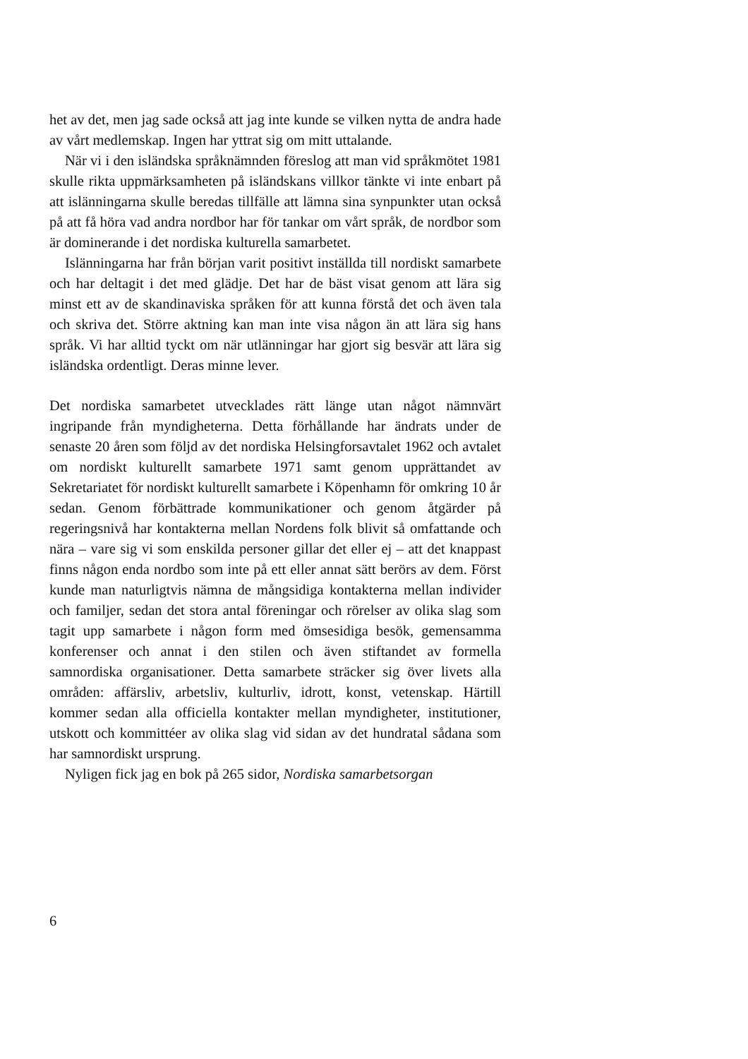het av det, men jag sade också att jag inte kunde se vilken nytta de andra hade av vårt medlemskap. Ingen har yttrat sig om mitt uttalande.
När vi i den isländska språknämnden föreslog att man vid språkmötet 1981 skulle rikta uppmärksamheten på isländskans villkor tänkte vi inte enbart på att islänningarna skulle beredas tillfälle att lämna sina synpunkter utan också på att få höra vad andra nordbor har för tankar om vårt språk, de nordbor som är dominerande i det nordiska kulturella samarbetet.
Islänningarna har från början varit positivt inställda till nordiskt samarbete och har deltagit i det med glädje. Det har de bäst visat genom att lära sig minst ett av de skandinaviska språken för att kunna förstå det och även tala och skriva det. Större aktning kan man inte visa någon än att lära sig hans språk. Vi har alltid tyckt om när utlänningar har gjort sig besvär att lära sig isländska ordentligt. Deras minne lever.
Det nordiska samarbetet utvecklades rätt länge utan något nämnvärt ingripande från myndigheterna. Detta förhållande har ändrats under de senaste 20 åren som följd av det nordiska Helsingforsavtalet 1962 och avtalet om nordiskt kulturellt samarbete 1971 samt genom upprättandet av Sekretariatet för nordiskt kulturellt samarbete i Köpenhamn för omkring 10 år sedan. Genom förbättrade kommunikationer och genom åtgärder på regeringsnivå har kontakterna mellan Nordens folk blivit så omfattande och nära – vare sig vi som enskilda personer gillar det eller ej – att det knappast finns någon enda nordbo som inte på ett eller annat sätt berörs av dem. Först kunde man naturligtvis nämna de mångsidiga kontakterna mellan individer och familjer, sedan det stora antal föreningar och rörelser av olika slag som tagit upp samarbete i någon form med ömsesidiga besök, gemensamma konferenser och annat i den stilen och även stiftandet av formella samnordiska organisationer. Detta samarbete sträcker sig över livets alla områden: affärsliv, arbetsliv, kulturliv, idrott, konst, vetenskap. Härtill kommer sedan alla officiella kontakter mellan myndigheter, institutioner, utskott och kommittéer av olika slag vid sidan av det hundratal sådana som har samnordiskt ursprung.
Nyligen fick jag en bok på 265 sidor, Nordiska samarbetsorgan
6